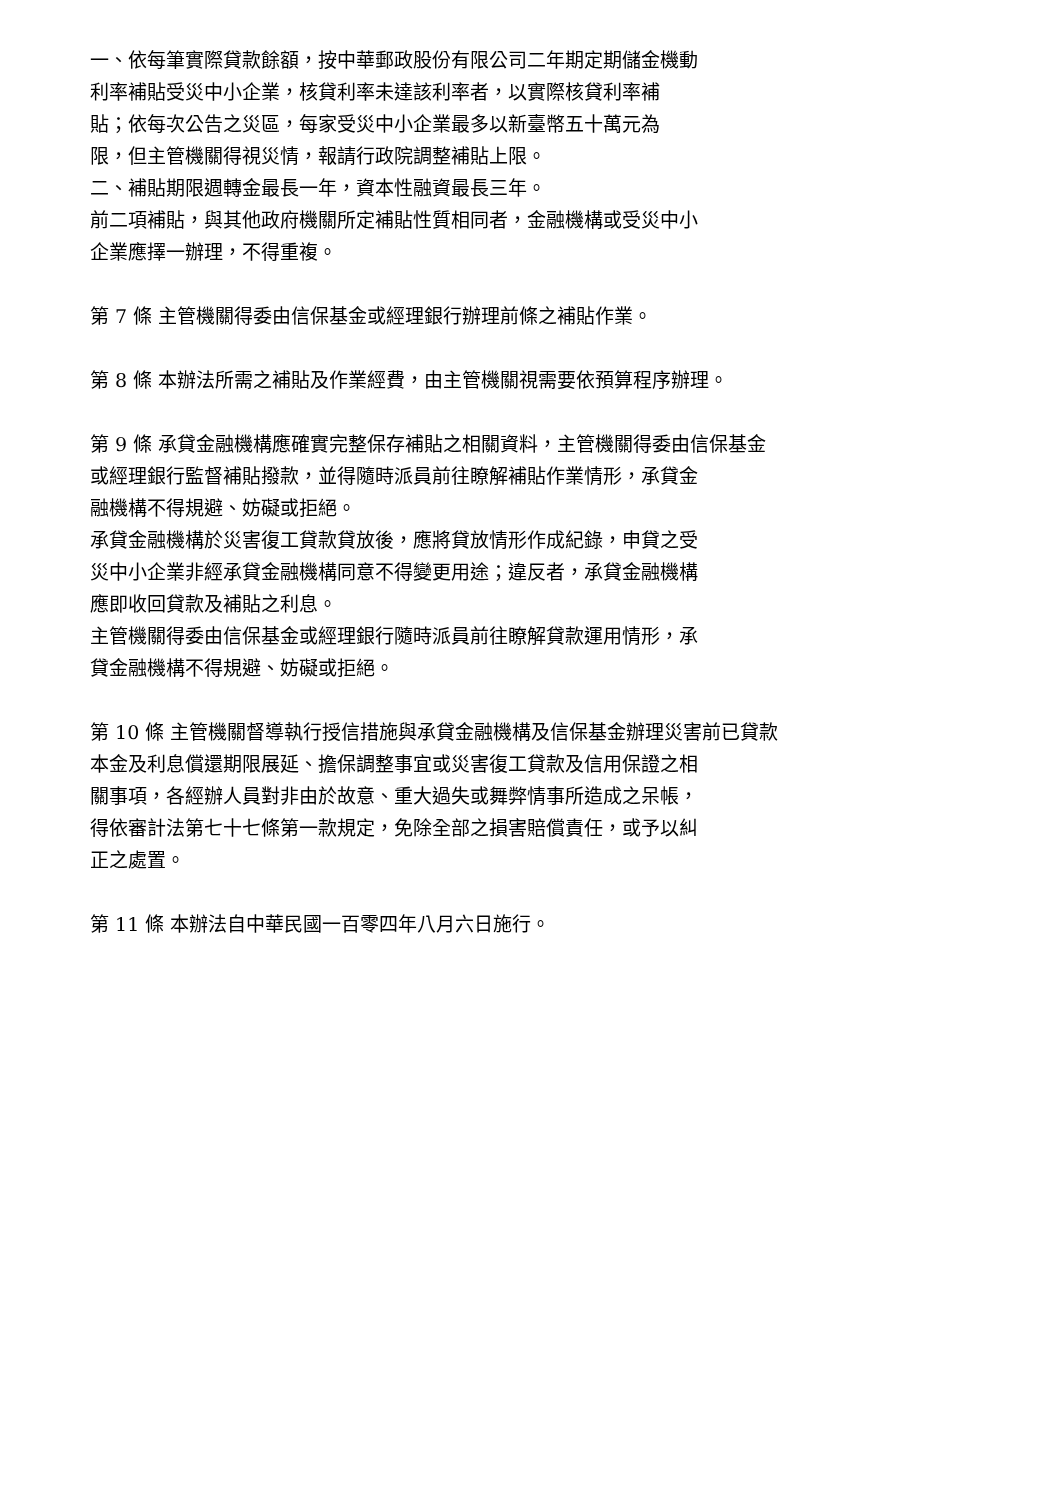一、依每筆實際貸款餘額，按中華郵政股份有限公司二年期定期儲金機動
利率補貼受災中小企業，核貸利率未達該利率者，以實際核貸利率補
貼；依每次公告之災區，每家受災中小企業最多以新臺幣五十萬元為
限，但主管機關得視災情，報請行政院調整補貼上限。
二、補貼期限週轉金最長一年，資本性融資最長三年。
前二項補貼，與其他政府機關所定補貼性質相同者，金融機構或受災中小
企業應擇一辦理，不得重複。
第 7 條 主管機關得委由信保基金或經理銀行辦理前條之補貼作業。
第 8 條 本辦法所需之補貼及作業經費，由主管機關視需要依預算程序辦理。
第 9 條 承貸金融機構應確實完整保存補貼之相關資料，主管機關得委由信保基金
或經理銀行監督補貼撥款，並得隨時派員前往瞭解補貼作業情形，承貸金
融機構不得規避、妨礙或拒絕。
承貸金融機構於災害復工貸款貸放後，應將貸放情形作成紀錄，申貸之受
災中小企業非經承貸金融機構同意不得變更用途；違反者，承貸金融機構
應即收回貸款及補貼之利息。
主管機關得委由信保基金或經理銀行隨時派員前往瞭解貸款運用情形，承
貸金融機構不得規避、妨礙或拒絕。
第 10 條 主管機關督導執行授信措施與承貸金融機構及信保基金辦理災害前已貸款
本金及利息償還期限展延、擔保調整事宜或災害復工貸款及信用保證之相
關事項，各經辦人員對非由於故意、重大過失或舞弊情事所造成之呆帳，
得依審計法第七十七條第一款規定，免除全部之損害賠償責任，或予以糾
正之處置。
第 11 條 本辦法自中華民國一百零四年八月六日施行。